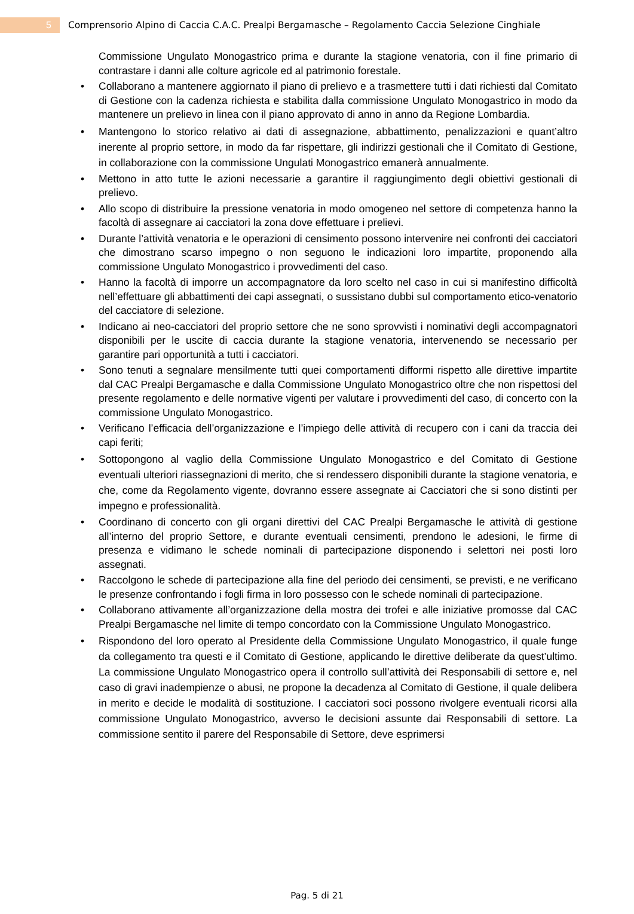5
Comprensorio Alpino di Caccia C.A.C. Prealpi Bergamasche – Regolamento Caccia Selezione Cinghiale
Commissione Ungulato Monogastrico prima e durante la stagione venatoria, con il fine primario di contrastare i danni alle colture agricole ed al patrimonio forestale.
• Collaborano a mantenere aggiornato il piano di prelievo e a trasmettere tutti i dati richiesti dal Comitato di Gestione con la cadenza richiesta e stabilita dalla commissione Ungulato Monogastrico in modo da mantenere un prelievo in linea con il piano approvato di anno in anno da Regione Lombardia.
• Mantengono lo storico relativo ai dati di assegnazione, abbattimento, penalizzazioni e quant’altro inerente al proprio settore, in modo da far rispettare, gli indirizzi gestionali che il Comitato di Gestione, in collaborazione con la commissione Ungulati Monogastrico emanerà annualmente.
• Mettono in atto tutte le azioni necessarie a garantire il raggiungimento degli obiettivi gestionali di prelievo.
• Allo scopo di distribuire la pressione venatoria in modo omogeneo nel settore di competenza hanno la facoltà di assegnare ai cacciatori la zona dove effettuare i prelievi.
• Durante l’attività venatoria e le operazioni di censimento possono intervenire nei confronti dei cacciatori che dimostrano scarso impegno o non seguono le indicazioni loro impartite, proponendo alla commissione Ungulato Monogastrico i provvedimenti del caso.
• Hanno la facoltà di imporre un accompagnatore da loro scelto nel caso in cui si manifestino difficoltà nell’effettuare gli abbattimenti dei capi assegnati, o sussistano dubbi sul comportamento etico-venatorio del cacciatore di selezione.
• Indicano ai neo-cacciatori del proprio settore che ne sono sprovvisti i nominativi degli accompagnatori disponibili per le uscite di caccia durante la stagione venatoria, intervenendo se necessario per garantire pari opportunità a tutti i cacciatori.
• Sono tenuti a segnalare mensilmente tutti quei comportamenti difformi rispetto alle direttive impartite dal CAC Prealpi Bergamasche e dalla Commissione Ungulato Monogastrico oltre che non rispettosi del presente regolamento e delle normative vigenti per valutare i provvedimenti del caso, di concerto con la commissione Ungulato Monogastrico.
• Verificano l’efficacia dell’organizzazione e l’impiego delle attività di recupero con i cani da traccia dei capi feriti;
• Sottopongono al vaglio della Commissione Ungulato Monogastrico e del Comitato di Gestione eventuali ulteriori riassegnazioni di merito, che si rendessero disponibili durante la stagione venatoria, e che, come da Regolamento vigente, dovranno essere assegnate ai Cacciatori che si sono distinti per impegno e professionalità.
• Coordinano di concerto con gli organi direttivi del CAC Prealpi Bergamasche le attività di gestione all’interno del proprio Settore, e durante eventuali censimenti, prendono le adesioni, le firme di presenza e vidimano le schede nominali di partecipazione disponendo i selettori nei posti loro assegnati.
• Raccolgono le schede di partecipazione alla fine del periodo dei censimenti, se previsti, e ne verificano le presenze confrontando i fogli firma in loro possesso con le schede nominali di partecipazione.
• Collaborano attivamente all’organizzazione della mostra dei trofei e alle iniziative promosse dal CAC Prealpi Bergamasche nel limite di tempo concordato con la Commissione Ungulato Monogastrico.
• Rispondono del loro operato al Presidente della Commissione Ungulato Monogastrico, il quale funge da collegamento tra questi e il Comitato di Gestione, applicando le direttive deliberate da quest’ultimo. La commissione Ungulato Monogastrico opera il controllo sull’attività dei Responsabili di settore e, nel caso di gravi inadempienze o abusi, ne propone la decadenza al Comitato di Gestione, il quale delibera in merito e decide le modalità di sostituzione. I cacciatori soci possono rivolgere eventuali ricorsi alla commissione Ungulato Monogastrico, avverso le decisioni assunte dai Responsabili di settore. La commissione sentito il parere del Responsabile di Settore, deve esprimersi
Pag. 5 di 21